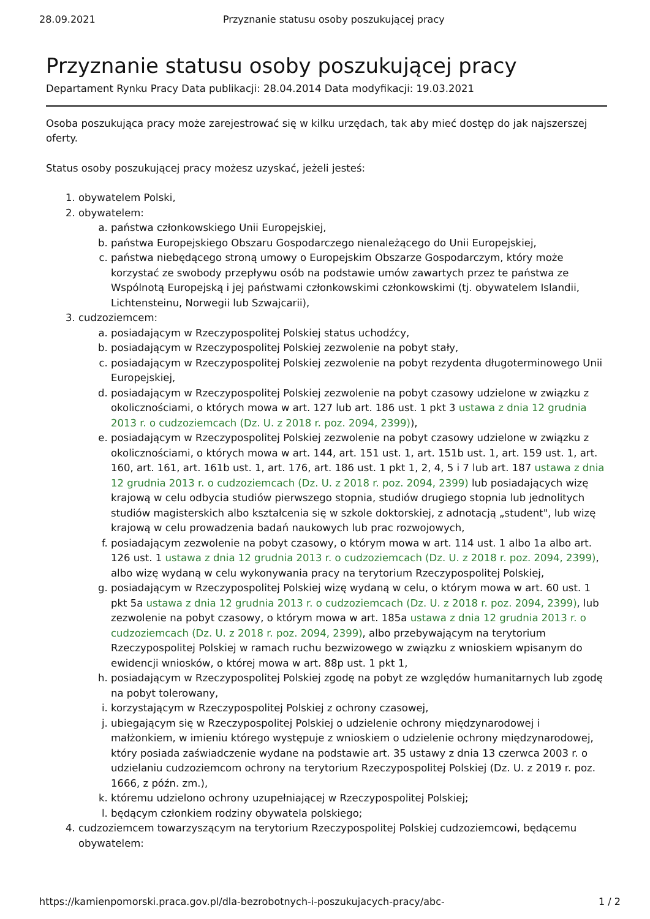28.09.2021 Przyznanie statusu osoby poszukującej pracy
Przyznanie statusu osoby poszukującej pracy
Departament Rynku Pracy Data publikacji: 28.04.2014 Data modyfikacji: 19.03.2021
Osoba poszukująca pracy może zarejestrować się w kilku urzędach, tak aby mieć dostęp do jak najszerszej oferty.
Status osoby poszukującej pracy możesz uzyskać, jeżeli jesteś:
1. obywatelem Polski,
2. obywatelem:
a. państwa członkowskiego Unii Europejskiej,
b. państwa Europejskiego Obszaru Gospodarczego nienależącego do Unii Europejskiej,
c. państwa niebędącego stroną umowy o Europejskim Obszarze Gospodarczym, który może korzystać ze swobody przepływu osób na podstawie umów zawartych przez te państwa ze Wspólnotą Europejską i jej państwami członkowskimi członkowskimi (tj. obywatelem Islandii, Lichtensteinu, Norwegii lub Szwajcarii),
3. cudzoziemcem:
a. posiadającym w Rzeczypospolitej Polskiej status uchodźcy,
b. posiadającym w Rzeczypospolitej Polskiej zezwolenie na pobyt stały,
c. posiadającym w Rzeczypospolitej Polskiej zezwolenie na pobyt rezydenta długoterminowego Unii Europejskiej,
d. posiadającym w Rzeczypospolitej Polskiej zezwolenie na pobyt czasowy udzielone w związku z okolicznościami, o których mowa w art. 127 lub art. 186 ust. 1 pkt 3 ustawa z dnia 12 grudnia 2013 r. o cudzoziemcach (Dz. U. z 2018 r. poz. 2094, 2399)),
e. posiadającym w Rzeczypospolitej Polskiej zezwolenie na pobyt czasowy udzielone w związku z okolicznościami, o których mowa w art. 144, art. 151 ust. 1, art. 151b ust. 1, art. 159 ust. 1, art. 160, art. 161, art. 161b ust. 1, art. 176, art. 186 ust. 1 pkt 1, 2, 4, 5 i 7 lub art. 187 ustawa z dnia 12 grudnia 2013 r. o cudzoziemcach (Dz. U. z 2018 r. poz. 2094, 2399) lub posiadających wizę krajową w celu odbycia studiów pierwszego stopnia, studiów drugiego stopnia lub jednolitych studiów magisterskich albo kształcenia się w szkole doktorskiej, z adnotacją „student", lub wizę krajową w celu prowadzenia badań naukowych lub prac rozwojowych,
f. posiadającym zezwolenie na pobyt czasowy, o którym mowa w art. 114 ust. 1 albo 1a albo art. 126 ust. 1 ustawa z dnia 12 grudnia 2013 r. o cudzoziemcach (Dz. U. z 2018 r. poz. 2094, 2399), albo wizę wydaną w celu wykonywania pracy na terytorium Rzeczypospolitej Polskiej,
g. posiadającym w Rzeczypospolitej Polskiej wizę wydaną w celu, o którym mowa w art. 60 ust. 1 pkt 5a ustawa z dnia 12 grudnia 2013 r. o cudzoziemcach (Dz. U. z 2018 r. poz. 2094, 2399), lub zezwolenie na pobyt czasowy, o którym mowa w art. 185a ustawa z dnia 12 grudnia 2013 r. o cudzoziemcach (Dz. U. z 2018 r. poz. 2094, 2399), albo przebywającym na terytorium Rzeczypospolitej Polskiej w ramach ruchu bezwizowego w związku z wnioskiem wpisanym do ewidencji wniosków, o której mowa w art. 88p ust. 1 pkt 1,
h. posiadającym w Rzeczypospolitej Polskiej zgodę na pobyt ze względów humanitarnych lub zgodę na pobyt tolerowany,
i. korzystającym w Rzeczypospolitej Polskiej z ochrony czasowej,
j. ubiegającym się w Rzeczypospolitej Polskiej o udzielenie ochrony międzynarodowej i małżonkiem, w imieniu którego występuje z wnioskiem o udzielenie ochrony międzynarodowej, który posiada zaświadczenie wydane na podstawie art. 35 ustawy z dnia 13 czerwca 2003 r. o udzielaniu cudzoziemcom ochrony na terytorium Rzeczypospolitej Polskiej (Dz. U. z 2019 r. poz. 1666, z późn. zm.),
k. któremu udzielono ochrony uzupełniającej w Rzeczypospolitej Polskiej;
l. będącym członkiem rodziny obywatela polskiego;
4. cudzoziemcem towarzyszącym na terytorium Rzeczypospolitej Polskiej cudzoziemcowi, będącemu obywatelem:
https://kamienpomorski.praca.gov.pl/dla-bezrobotnych-i-poszukujacych-pracy/abc- 1 / 2